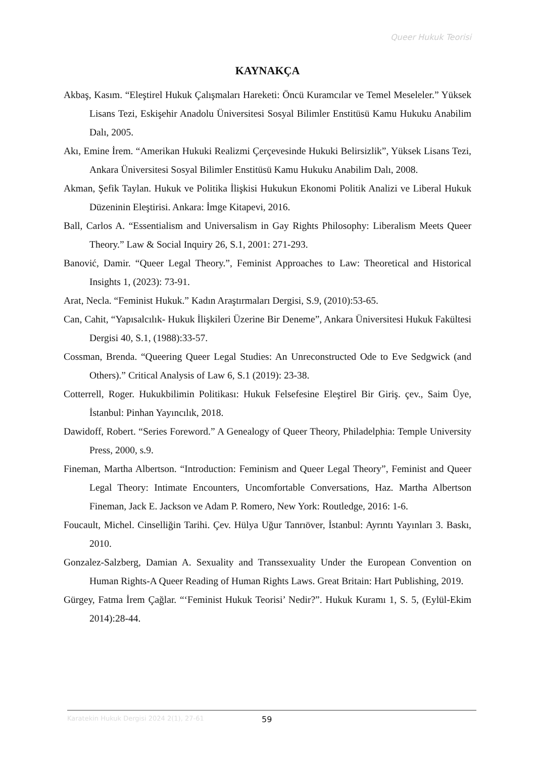Queer Hukuk Teorisi
KAYNAKÇA
Akbaş, Kasım. “Eleştirel Hukuk Çalışmaları Hareketi: Öncü Kuramcılar ve Temel Meseleler.” Yüksek Lisans Tezi, Eskişehir Anadolu Üniversitesi Sosyal Bilimler Enstitüsü Kamu Hukuku Anabilim Dalı, 2005.
Akı, Emine İrem. “Amerikan Hukuki Realizmi Çerçevesinde Hukuki Belirsizlik”, Yüksek Lisans Tezi, Ankara Üniversitesi Sosyal Bilimler Enstitüsü Kamu Hukuku Anabilim Dalı, 2008.
Akman, Şefik Taylan. Hukuk ve Politika İlişkisi Hukukun Ekonomi Politik Analizi ve Liberal Hukuk Düzeninin Eleştirisi. Ankara: İmge Kitapevi, 2016.
Ball, Carlos A. “Essentialism and Universalism in Gay Rights Philosophy: Liberalism Meets Queer Theory.” Law & Social Inquiry 26, S.1, 2001: 271-293.
Banović, Damir. “Queer Legal Theory.”, Feminist Approaches to Law: Theoretical and Historical Insights 1, (2023): 73-91.
Arat, Necla. “Feminist Hukuk.” Kadın Araştırmaları Dergisi, S.9, (2010):53-65.
Can, Cahit, “Yapısalcılık- Hukuk İlişkileri Üzerine Bir Deneme”, Ankara Üniversitesi Hukuk Fakültesi Dergisi 40, S.1, (1988):33-57.
Cossman, Brenda. “Queering Queer Legal Studies: An Unreconstructed Ode to Eve Sedgwick (and Others).” Critical Analysis of Law 6, S.1 (2019): 23-38.
Cotterrell, Roger. Hukukbilimin Politikası: Hukuk Felsefesine Eleştirel Bir Giriş. çev., Saim Üye, İstanbul: Pinhan Yayıncılık, 2018.
Dawidoff, Robert. “Series Foreword.” A Genealogy of Queer Theory, Philadelphia: Temple University Press, 2000, s.9.
Fineman, Martha Albertson. “Introduction: Feminism and Queer Legal Theory”, Feminist and Queer Legal Theory: Intimate Encounters, Uncomfortable Conversations, Haz. Martha Albertson Fineman, Jack E. Jackson ve Adam P. Romero, New York: Routledge, 2016: 1-6.
Foucault, Michel. Cinselliğin Tarihi. Çev. Hülya Uğur Tanrıöver, İstanbul: Ayrıntı Yayınları 3. Baskı, 2010.
Gonzalez-Salzberg, Damian A. Sexuality and Transsexuality Under the European Convention on Human Rights-A Queer Reading of Human Rights Laws. Great Britain: Hart Publishing, 2019.
Gürgey, Fatma İrem Çağlar. “‘Feminist Hukuk Teorisi’ Nedir?”. Hukuk Kuramı 1, S. 5, (Eylül-Ekim 2014):28-44.
Karatekin Hukuk Dergisi 2024 2(1), 27-61 59